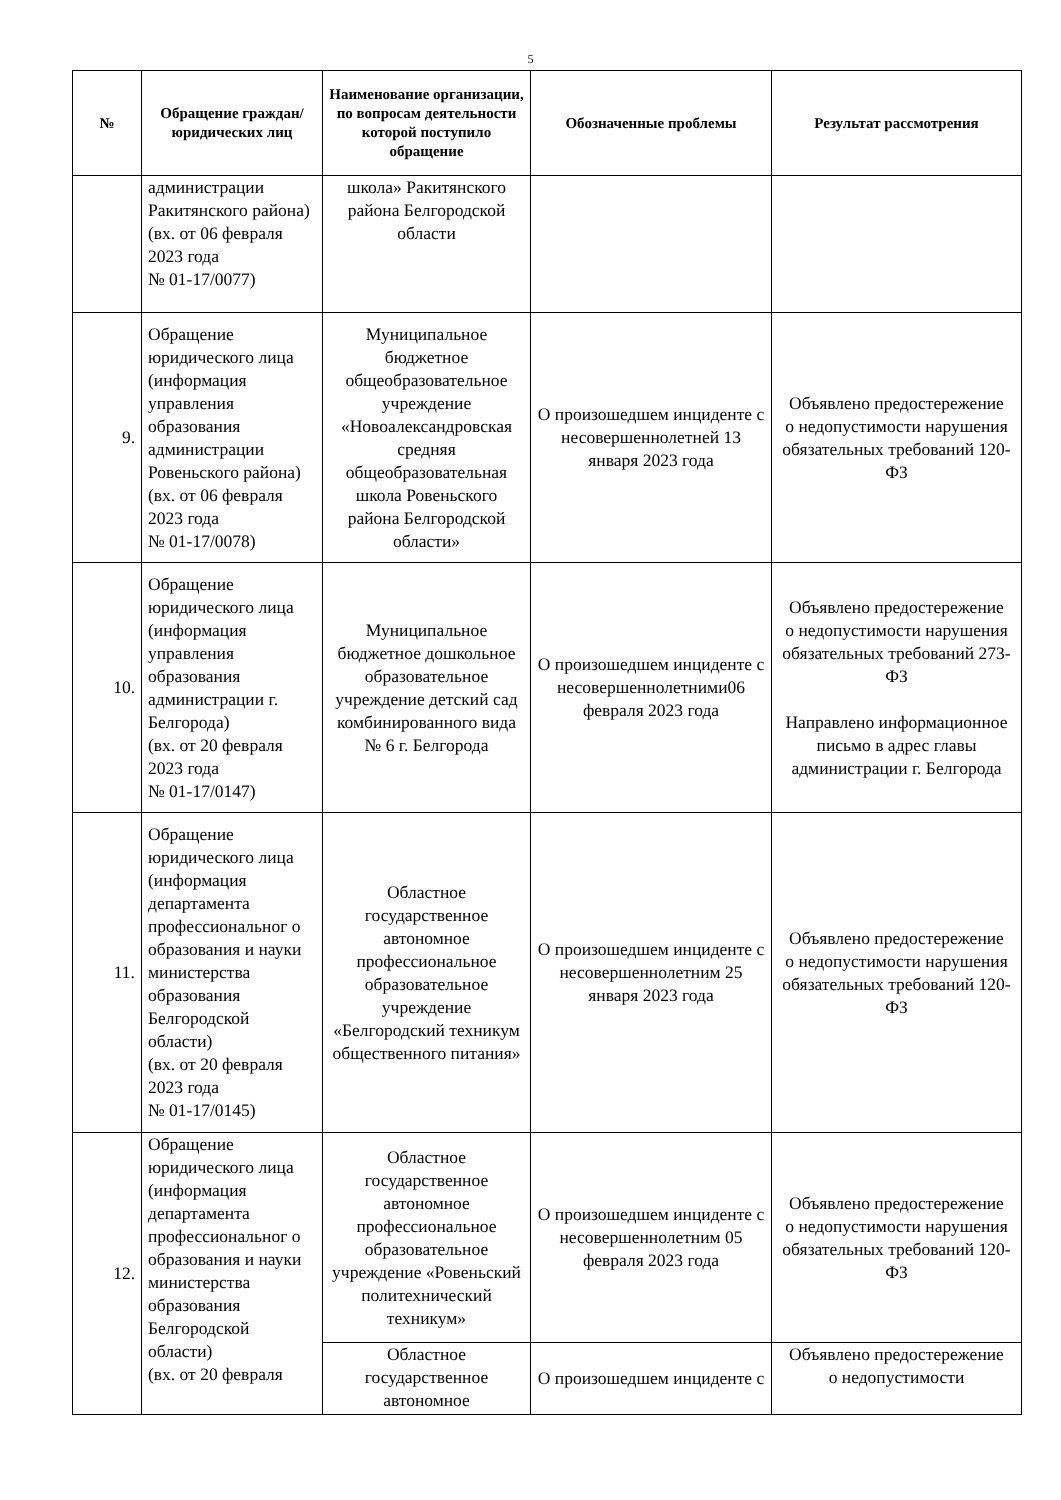5
| № | Обращение граждан/ юридических лиц | Наименование организации, по вопросам деятельности которой поступило обращение | Обозначенные проблемы | Результат рассмотрения |
| --- | --- | --- | --- | --- |
| | администрации Ракитянского района) (вх. от 06 февраля 2023 года № 01-17/0077) | школа» Ракитянского района Белгородской области | | |
| 9. | Обращение юридического лица (информация управления образования администрации Ровеньского района) (вх. от 06 февраля 2023 года № 01-17/0078) | Муниципальное бюджетное общеобразовательное учреждение «Новоалександровская средняя общеобразовательная школа Ровеньского района Белгородской области» | О произошедшем инциденте с несовершеннолетней 13 января 2023 года | Объявлено предостережение о недопустимости нарушения обязательных требований 120-ФЗ |
| 10. | Обращение юридического лица (информация управления образования администрации г. Белгорода) (вх. от 20 февраля 2023 года № 01-17/0147) | Муниципальное бюджетное дошкольное образовательное учреждение детский сад комбинированного вида № 6 г. Белгорода | О произошедшем инциденте с несовершеннолетними06 февраля 2023 года | Объявлено предостережение о недопустимости нарушения обязательных требований 273-ФЗ Направлено информационное письмо в адрес главы администрации г. Белгорода |
| 11. | Обращение юридического лица (информация департамента профессиональног о образования и науки министерства образования Белгородской области) (вх. от 20 февраля 2023 года № 01-17/0145) | Областное государственное автономное профессиональное образовательное учреждение «Белгородский техникум общественного питания» | О произошедшем инциденте с несовершеннолетним 25 января 2023 года | Объявлено предостережение о недопустимости нарушения обязательных требований 120-ФЗ |
| 12. | Обращение юридического лица (информация департамента профессиональног о образования и науки министерства образования Белгородской области) (вх. от 20 февраля | Областное государственное автономное профессиональное образовательное учреждение «Ровеньский политехнический техникум» | О произошедшем инциденте с несовершеннолетним 05 февраля 2023 года | Объявлено предостережение о недопустимости нарушения обязательных требований 120-ФЗ |
| | | Областное государственное автономное | О произошедшем инциденте с | Объявлено предостережение о недопустимости |